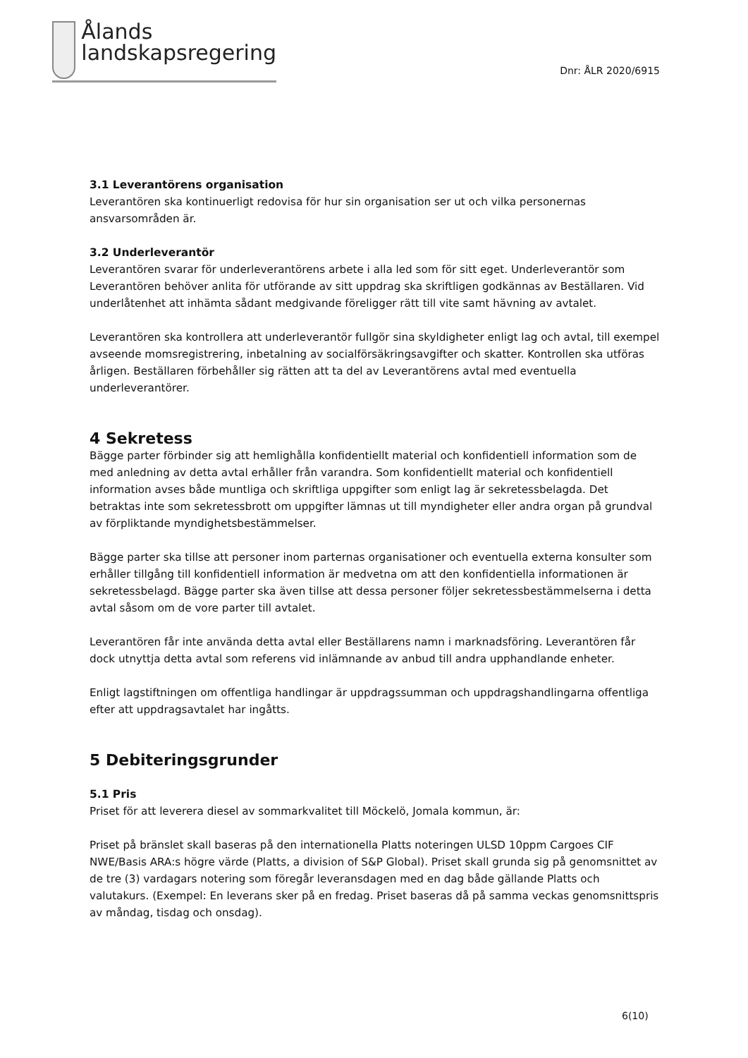Ålands
landskapsregering
Dnr: ÅLR 2020/6915
3.1 Leverantörens organisation
Leverantören ska kontinuerligt redovisa för hur sin organisation ser ut och vilka personernas ansvarsområden är.
3.2 Underleverantör
Leverantören svarar för underleverantörens arbete i alla led som för sitt eget. Underleverantör som Leverantören behöver anlita för utförande av sitt uppdrag ska skriftligen godkännas av Beställaren. Vid underlåtenhet att inhämta sådant medgivande föreligger rätt till vite samt hävning av avtalet.
Leverantören ska kontrollera att underleverantör fullgör sina skyldigheter enligt lag och avtal, till exempel avseende momsregistrering, inbetalning av socialförsäkringsavgifter och skatter. Kontrollen ska utföras årligen. Beställaren förbehåller sig rätten att ta del av Leverantörens avtal med eventuella underleverantörer.
4 Sekretess
Bägge parter förbinder sig att hemlighålla konfidentiellt material och konfidentiell information som de med anledning av detta avtal erhåller från varandra. Som konfidentiellt material och konfidentiell information avses både muntliga och skriftliga uppgifter som enligt lag är sekretessbelagda. Det betraktas inte som sekretessbrott om uppgifter lämnas ut till myndigheter eller andra organ på grundval av förpliktande myndighetsbestämmelser.
Bägge parter ska tillse att personer inom parternas organisationer och eventuella externa konsulter som erhåller tillgång till konfidentiell information är medvetna om att den konfidentiella informationen är sekretessbelagd. Bägge parter ska även tillse att dessa personer följer sekretessbestämmelserna i detta avtal såsom om de vore parter till avtalet.
Leverantören får inte använda detta avtal eller Beställarens namn i marknadsföring. Leverantören får dock utnyttja detta avtal som referens vid inlämnande av anbud till andra upphandlande enheter.
Enligt lagstiftningen om offentliga handlingar är uppdragssumman och uppdragshandlingarna offentliga efter att uppdragsavtalet har ingåtts.
5 Debiteringsgrunder
5.1 Pris
Priset för att leverera diesel av sommarkvalitet till Möckelö, Jomala kommun, är:
Priset på bränslet skall baseras på den internationella Platts noteringen ULSD 10ppm Cargoes CIF NWE/Basis ARA:s högre värde (Platts, a division of S&P Global). Priset skall grunda sig på genomsnittet av de tre (3) vardagars notering som föregår leveransdagen med en dag både gällande Platts och valutakurs. (Exempel: En leverans sker på en fredag. Priset baseras då på samma veckas genomsnittspris av måndag, tisdag och onsdag).
6(10)